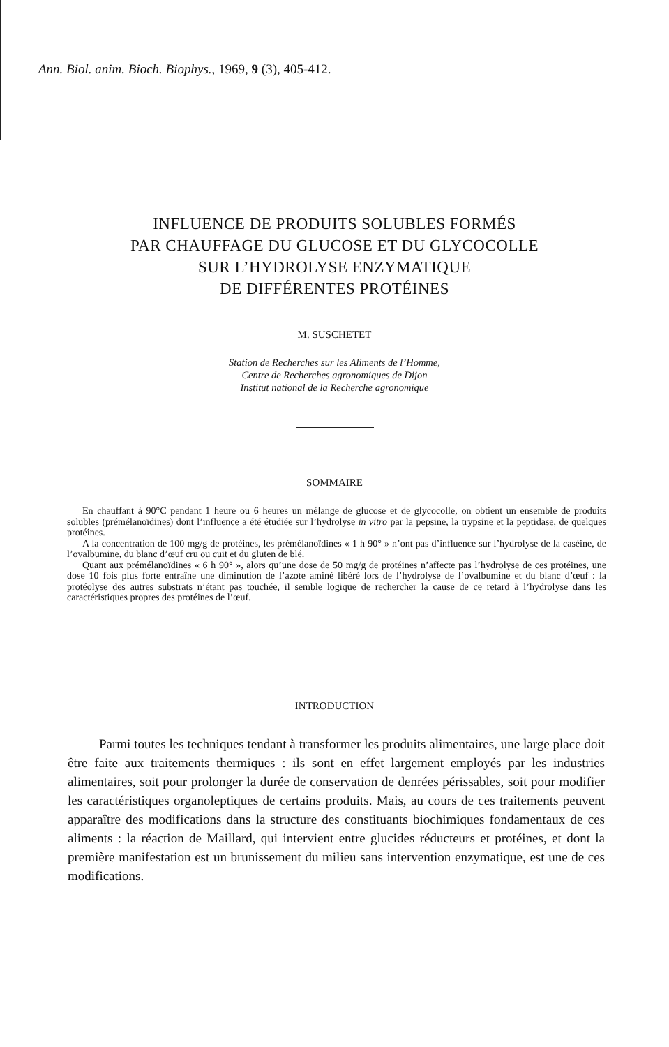Ann. Biol. anim. Bioch. Biophys., 1969, 9 (3), 405-412.
INFLUENCE DE PRODUITS SOLUBLES FORMÉS
PAR CHAUFFAGE DU GLUCOSE ET DU GLYCOCOLLE
SUR L’HYDROLYSE ENZYMATIQUE
DE DIFFÉRENTES PROTÉINES
M. SUSCHETET
Station de Recherches sur les Aliments de l’Homme,
Centre de Recherches agronomiques de Dijon
Institut national de la Recherche agronomique
SOMMAIRE
En chauffant à 90°C pendant 1 heure ou 6 heures un mélange de glucose et de glycocolle, on obtient un ensemble de produits solubles (prémélanoïdines) dont l’influence a été étudiée sur l’hydrolyse in vitro par la pepsine, la trypsine et la peptidase, de quelques protéines.
A la concentration de 100 mg/g de protéines, les prémélanoïdines « 1 h 90° » n’ont pas d’influence sur l’hydrolyse de la caséine, de l’ovalbumine, du blanc d’œuf cru ou cuit et du gluten de blé.
Quant aux prémélanoïdines « 6 h 90° », alors qu’une dose de 50 mg/g de protéines n’affecte pas l’hydrolyse de ces protéines, une dose 10 fois plus forte entraîne une diminution de l’azote aminé libéré lors de l’hydrolyse de l’ovalbumine et du blanc d’œuf : la protéolyse des autres substrats n’étant pas touchée, il semble logique de rechercher la cause de ce retard à l’hydrolyse dans les caractéristiques propres des protéines de l’œuf.
INTRODUCTION
Parmi toutes les techniques tendant à transformer les produits alimentaires, une large place doit être faite aux traitements thermiques : ils sont en effet largement employés par les industries alimentaires, soit pour prolonger la durée de conservation de denrées périssables, soit pour modifier les caractéristiques organoleptiques de certains produits. Mais, au cours de ces traitements peuvent apparaître des modifications dans la structure des constituants biochimiques fondamentaux de ces aliments : la réaction de Maillard, qui intervient entre glucides réducteurs et protéines, et dont la première manifestation est un brunissement du milieu sans intervention enzymatique, est une de ces modifications.